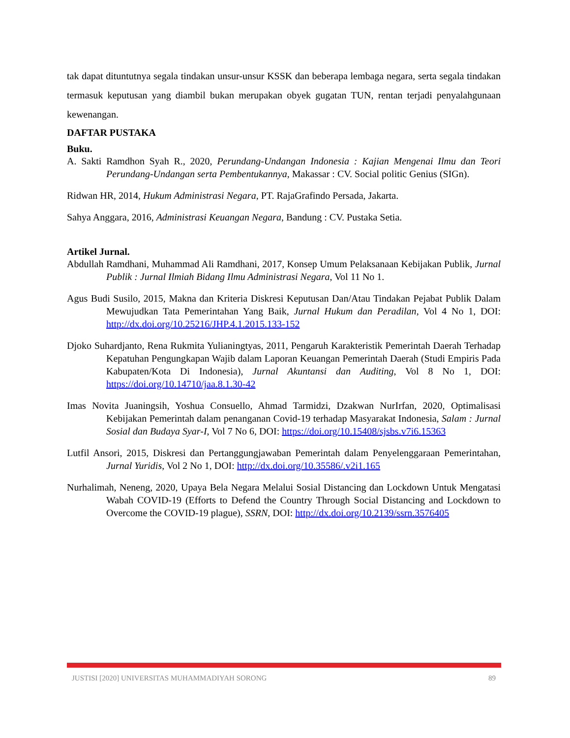tak dapat dituntutnya segala tindakan unsur-unsur KSSK dan beberapa lembaga negara, serta segala tindakan termasuk keputusan yang diambil bukan merupakan obyek gugatan TUN, rentan terjadi penyalahgunaan kewenangan.
DAFTAR PUSTAKA
Buku.
A. Sakti Ramdhon Syah R., 2020, Perundang-Undangan Indonesia : Kajian Mengenai Ilmu dan Teori Perundang-Undangan serta Pembentukannya, Makassar : CV. Social politic Genius (SIGn).
Ridwan HR, 2014, Hukum Administrasi Negara, PT. RajaGrafindo Persada, Jakarta.
Sahya Anggara, 2016, Administrasi Keuangan Negara, Bandung : CV. Pustaka Setia.
Artikel Jurnal.
Abdullah Ramdhani, Muhammad Ali Ramdhani, 2017, Konsep Umum Pelaksanaan Kebijakan Publik, Jurnal Publik : Jurnal Ilmiah Bidang Ilmu Administrasi Negara, Vol 11 No 1.
Agus Budi Susilo, 2015, Makna dan Kriteria Diskresi Keputusan Dan/Atau Tindakan Pejabat Publik Dalam Mewujudkan Tata Pemerintahan Yang Baik, Jurnal Hukum dan Peradilan, Vol 4 No 1, DOI: http://dx.doi.org/10.25216/JHP.4.1.2015.133-152
Djoko Suhardjanto, Rena Rukmita Yulianingtyas, 2011, Pengaruh Karakteristik Pemerintah Daerah Terhadap Kepatuhan Pengungkapan Wajib dalam Laporan Keuangan Pemerintah Daerah (Studi Empiris Pada Kabupaten/Kota Di Indonesia), Jurnal Akuntansi dan Auditing, Vol 8 No 1, DOI: https://doi.org/10.14710/jaa.8.1.30-42
Imas Novita Juaningsih, Yoshua Consuello, Ahmad Tarmidzi, Dzakwan NurIrfan, 2020, Optimalisasi Kebijakan Pemerintah dalam penanganan Covid-19 terhadap Masyarakat Indonesia, Salam : Jurnal Sosial dan Budaya Syar-I, Vol 7 No 6, DOI: https://doi.org/10.15408/sjsbs.v7i6.15363
Lutfil Ansori, 2015, Diskresi dan Pertanggungjawaban Pemerintah dalam Penyelenggaraan Pemerintahan, Jurnal Yuridis, Vol 2 No 1, DOI: http://dx.doi.org/10.35586/.v2i1.165
Nurhalimah, Neneng, 2020, Upaya Bela Negara Melalui Sosial Distancing dan Lockdown Untuk Mengatasi Wabah COVID-19 (Efforts to Defend the Country Through Social Distancing and Lockdown to Overcome the COVID-19 plague), SSRN, DOI: http://dx.doi.org/10.2139/ssrn.3576405
JUSTISI [2020] UNIVERSITAS MUHAMMADIYAH SORONG 89